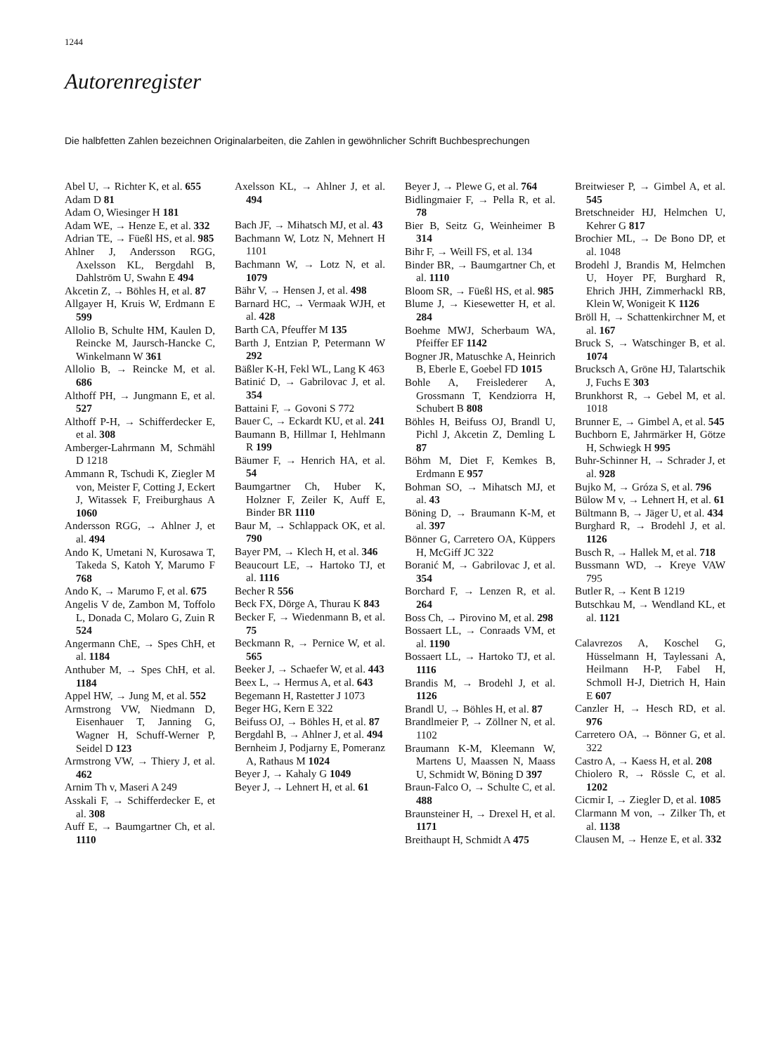1244
Autorenregister
Die halbfetten Zahlen bezeichnen Originalarbeiten, die Zahlen in gewöhnlicher Schrift Buchbesprechungen
Abel U, → Richter K, et al. 655
Adam D 81
Adam O, Wiesinger H 181
Adam WE, → Henze E, et al. 332
Adrian TE, → Füeßl HS, et al. 985
Ahlner J, Andersson RGG, Axelsson KL, Bergdahl B, Dahlström U, Swahn E 494
Akcetin Z, → Böhles H, et al. 87
Allgayer H, Kruis W, Erdmann E 599
Allolio B, Schulte HM, Kaulen D, Reincke M, Jaursch-Hancke C, Winkelmann W 361
Allolio B, → Reincke M, et al. 686
Althoff PH, → Jungmann E, et al. 527
Althoff P-H, → Schifferdecker E, et al. 308
Amberger-Lahrmann M, Schmähl D 1218
Ammann R, Tschudi K, Ziegler M von, Meister F, Cotting J, Eckert J, Witassek F, Freiburghaus A 1060
Andersson RGG, → Ahlner J, et al. 494
Ando K, Umetani N, Kurosawa T, Takeda S, Katoh Y, Marumo F 768
Ando K, → Marumo F, et al. 675
Angelis V de, Zambon M, Toffolo L, Donada C, Molaro G, Zuin R 524
Angermann ChE, → Spes ChH, et al. 1184
Anthuber M, → Spes ChH, et al. 1184
Appel HW, → Jung M, et al. 552
Armstrong VW, Niedmann D, Eisenhauer T, Janning G, Wagner H, Schuff-Werner P, Seidel D 123
Armstrong VW, → Thiery J, et al. 462
Arnim Th v, Maseri A 249
Asskali F, → Schifferdecker E, et al. 308
Auff E, → Baumgartner Ch, et al. 1110
Axelsson KL, → Ahlner J, et al. 494
Bach JF, → Mihatsch MJ, et al. 43
Bachmann W, Lotz N, Mehnert H 1101
Bachmann W, → Lotz N, et al. 1079
Bähr V, → Hensen J, et al. 498
Barnard HC, → Vermaak WJH, et al. 428
Barth CA, Pfeuffer M 135
Barth J, Entzian P, Petermann W 292
Bäßler K-H, Fekl WL, Lang K 463
Batinić D, → Gabrilovac J, et al. 354
Battaini F, → Govoni S 772
Bauer C, → Eckardt KU, et al. 241
Baumann B, Hillmar I, Hehlmann R 199
Bäumer F, → Henrich HA, et al. 54
Baumgartner Ch, Huber K, Holzner F, Zeiler K, Auff E, Binder BR 1110
Baur M, → Schlappack OK, et al. 790
Bayer PM, → Klech H, et al. 346
Beaucourt LE, → Hartoko TJ, et al. 1116
Becher R 556
Beck FX, Dörge A, Thurau K 843
Becker F, → Wiedenmann B, et al. 75
Beckmann R, → Pernice W, et al. 565
Beeker J, → Schaefer W, et al. 443
Beex L, → Hermus A, et al. 643
Begemann H, Rastetter J 1073
Beger HG, Kern E 322
Beifuss OJ, → Böhles H, et al. 87
Bergdahl B, → Ahlner J, et al. 494
Bernheim J, Podjarny E, Pomeranz A, Rathaus M 1024
Beyer J, → Kahaly G 1049
Beyer J, → Lehnert H, et al. 61
Beyer J, → Plewe G, et al. 764
Bidlingmaier F, → Pella R, et al. 78
Bier B, Seitz G, Weinheimer B 314
Bihr F, → Weill FS, et al. 134
Binder BR, → Baumgartner Ch, et al. 1110
Bloom SR, → Füeßl HS, et al. 985
Blume J, → Kiesewetter H, et al. 284
Boehme MWJ, Scherbaum WA, Pfeiffer EF 1142
Bogner JR, Matuschke A, Heinrich B, Eberle E, Goebel FD 1015
Bohle A, Freislederer A, Grossmann T, Kendziorra H, Schubert B 808
Böhles H, Beifuss OJ, Brandl U, Pichl J, Akcetin Z, Demling L 87
Böhm M, Diet F, Kemkes B, Erdmann E 957
Bohman SO, → Mihatsch MJ, et al. 43
Böning D, → Braumann K-M, et al. 397
Bönner G, Carretero OA, Küppers H, McGiff JC 322
Boranić M, → Gabrilovac J, et al. 354
Borchard F, → Lenzen R, et al. 264
Boss Ch, → Pirovino M, et al. 298
Bossaert LL, → Conraads VM, et al. 1190
Bossaert LL, → Hartoko TJ, et al. 1116
Brandis M, → Brodehl J, et al. 1126
Brandl U, → Böhles H, et al. 87
Brandlmeier P, → Zöllner N, et al. 1102
Braumann K-M, Kleemann W, Martens U, Maassen N, Maass U, Schmidt W, Böning D 397
Braun-Falco O, → Schulte C, et al. 488
Braunsteiner H, → Drexel H, et al. 1171
Breithaupt H, Schmidt A 475
Breitwieser P, → Gimbel A, et al. 545
Bretschneider HJ, Helmchen U, Kehrer G 817
Brochier ML, → De Bono DP, et al. 1048
Brodehl J, Brandis M, Helmchen U, Hoyer PF, Burghard R, Ehrich JHH, Zimmerhackl RB, Klein W, Wonigeit K 1126
Bröll H, → Schattenkirchner M, et al. 167
Bruck S, → Watschinger B, et al. 1074
Brucksch A, Gröne HJ, Talartschik J, Fuchs E 303
Brunkhorst R, → Gebel M, et al. 1018
Brunner E, → Gimbel A, et al. 545
Buchborn E, Jahrmärker H, Götze H, Schwiegk H 995
Buhr-Schinner H, → Schrader J, et al. 928
Bujko M, → Gróza S, et al. 796
Bülow M v, → Lehnert H, et al. 61
Bültmann B, → Jäger U, et al. 434
Burghard R, → Brodehl J, et al. 1126
Busch R, → Hallek M, et al. 718
Bussmann WD, → Kreye VAW 795
Butler R, → Kent B 1219
Butschkau M, → Wendland KL, et al. 1121
Calavrezos A, Koschel G, Hüsselmann H, Taylessani A, Heilmann H-P, Fabel H, Schmoll H-J, Dietrich H, Hain E 607
Canzler H, → Hesch RD, et al. 976
Carretero OA, → Bönner G, et al. 322
Castro A, → Kaess H, et al. 208
Chiolero R, → Rössle C, et al. 1202
Cicmir I, → Ziegler D, et al. 1085
Clarmann M von, → Zilker Th, et al. 1138
Clausen M, → Henze E, et al. 332